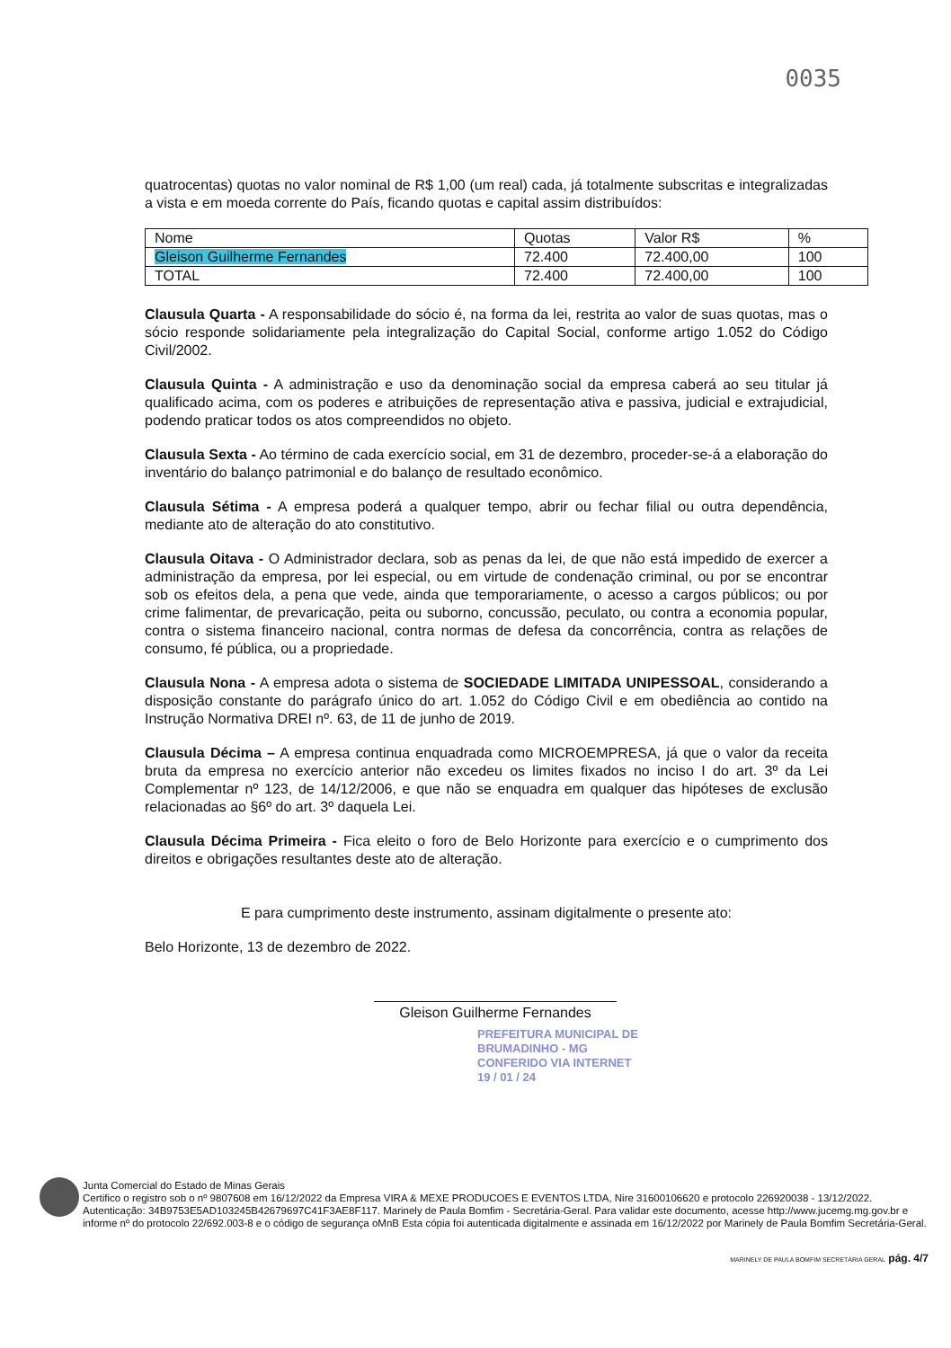0035
quatrocentas) quotas no valor nominal de R$ 1,00 (um real) cada, já totalmente subscritas e integralizadas a vista e em moeda corrente do País, ficando quotas e capital assim distribuídos:
| Nome | Quotas | Valor R$ | % |
| Gleison Guilherme Fernandes | 72.400 | 72.400,00 | 100 |
| TOTAL | 72.400 | 72.400,00 | 100 |
Clausula Quarta - A responsabilidade do sócio é, na forma da lei, restrita ao valor de suas quotas, mas o sócio responde solidariamente pela integralização do Capital Social, conforme artigo 1.052 do Código Civil/2002.
Clausula Quinta - A administração e uso da denominação social da empresa caberá ao seu titular já qualificado acima, com os poderes e atribuições de representação ativa e passiva, judicial e extrajudicial, podendo praticar todos os atos compreendidos no objeto.
Clausula Sexta - Ao término de cada exercício social, em 31 de dezembro, proceder-se-á a elaboração do inventário do balanço patrimonial e do balanço de resultado econômico.
Clausula Sétima - A empresa poderá a qualquer tempo, abrir ou fechar filial ou outra dependência, mediante ato de alteração do ato constitutivo.
Clausula Oitava - O Administrador declara, sob as penas da lei, de que não está impedido de exercer a administração da empresa, por lei especial, ou em virtude de condenação criminal, ou por se encontrar sob os efeitos dela, a pena que vede, ainda que temporariamente, o acesso a cargos públicos; ou por crime falimentar, de prevaricação, peita ou suborno, concussão, peculato, ou contra a economia popular, contra o sistema financeiro nacional, contra normas de defesa da concorrência, contra as relações de consumo, fé pública, ou a propriedade.
Clausula Nona - A empresa adota o sistema de SOCIEDADE LIMITADA UNIPESSOAL, considerando a disposição constante do parágrafo único do art. 1.052 do Código Civil e em obediência ao contido na Instrução Normativa DREI nº. 63, de 11 de junho de 2019.
Clausula Décima – A empresa continua enquadrada como MICROEMPRESA, já que o valor da receita bruta da empresa no exercício anterior não excedeu os limites fixados no inciso I do art. 3º da Lei Complementar nº 123, de 14/12/2006, e que não se enquadra em qualquer das hipóteses de exclusão relacionadas ao §6º do art. 3º daquela Lei.
Clausula Décima Primeira - Fica eleito o foro de Belo Horizonte para exercício e o cumprimento dos direitos e obrigações resultantes deste ato de alteração.
E para cumprimento deste instrumento, assinam digitalmente o presente ato:
Belo Horizonte, 13 de dezembro de 2022.
Gleison Guilherme Fernandes
PREFEITURA MUNICIPAL DE
BRUMADINHO - MG
CONFERIDO VIA INTERNET
19 / 01 / 24
Junta Comercial do Estado de Minas Gerais
Certifico o registro sob o nº 9807608 em 16/12/2022 da Empresa VIRA & MEXE PRODUCOES E EVENTOS LTDA, Nire 31600106620 e protocolo 226920038 - 13/12/2022. Autenticação: 34B9753E5AD103245B42679697C41F3AE8F117. Marinely de Paula Bomfim - Secretária-Geral. Para validar este documento, acesse http://www.jucemg.mg.gov.br e informe nº do protocolo 22/692.003-8 e o código de segurança oMnB Esta cópia foi autenticada digitalmente e assinada em 16/12/2022 por Marinely de Paula Bomfim Secretária-Geral.
MARINELY DE PAULA BOMFIM SECRETÁRIA GERAL pág. 4/7